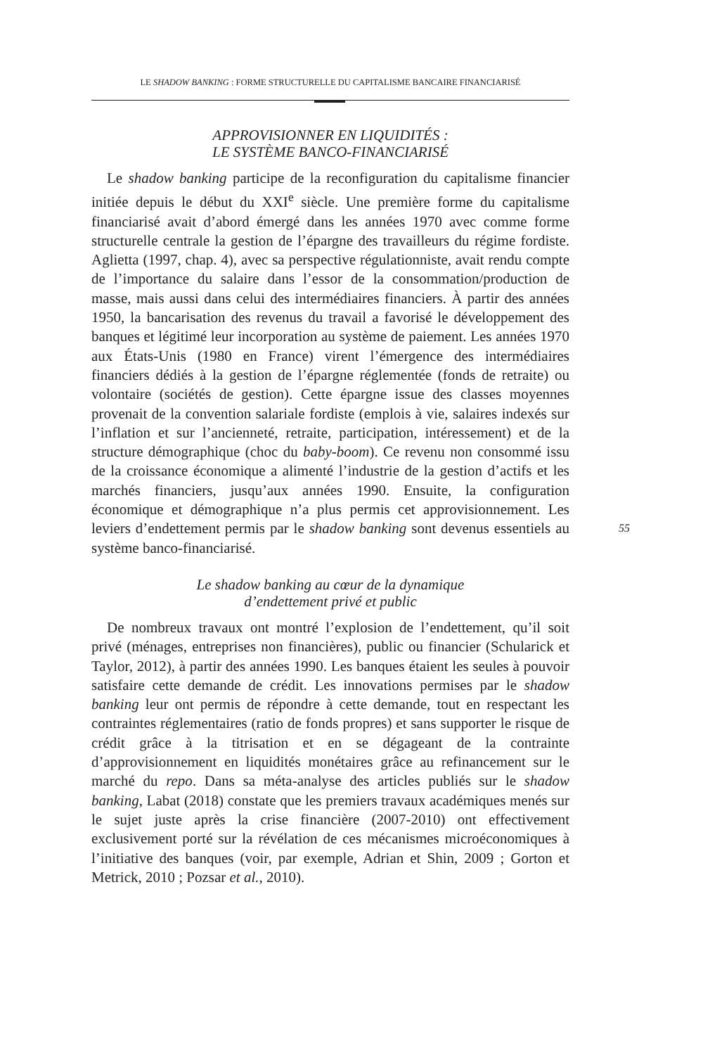LE SHADOW BANKING : FORME STRUCTURELLE DU CAPITALISME BANCAIRE FINANCIARISÉ
APPROVISIONNER EN LIQUIDITÉS :
LE SYSTÈME BANCO-FINANCIARISÉ
Le shadow banking participe de la reconfiguration du capitalisme financier initiée depuis le début du XXI<sup>e</sup> siècle. Une première forme du capitalisme financiarisé avait d’abord émergé dans les années 1970 avec comme forme structurelle centrale la gestion de l’épargne des travailleurs du régime fordiste. Aglietta (1997, chap. 4), avec sa perspective régulationniste, avait rendu compte de l’importance du salaire dans l’essor de la consommation/production de masse, mais aussi dans celui des intermédiaires financiers. À partir des années 1950, la bancarisation des revenus du travail a favorisé le développement des banques et légitimé leur incorporation au système de paiement. Les années 1970 aux États-Unis (1980 en France) virent l’émergence des intermédiaires financiers dédiés à la gestion de l’épargne réglementée (fonds de retraite) ou volontaire (sociétés de gestion). Cette épargne issue des classes moyennes provenait de la convention salariale fordiste (emplois à vie, salaires indexés sur l’inflation et sur l’ancienneté, retraite, participation, intéressement) et de la structure démographique (choc du baby-boom). Ce revenu non consommé issu de la croissance économique a alimenté l’industrie de la gestion d’actifs et les marchés financiers, jusqu’aux années 1990. Ensuite, la configuration économique et démographique n’a plus permis cet approvisionnement. Les leviers d’endettement permis par le shadow banking sont devenus essentiels au système banco-financiarisé.
Le shadow banking au cœur de la dynamique
d’endettement privé et public
De nombreux travaux ont montré l’explosion de l’endettement, qu’il soit privé (ménages, entreprises non financières), public ou financier (Schularick et Taylor, 2012), à partir des années 1990. Les banques étaient les seules à pouvoir satisfaire cette demande de crédit. Les innovations permises par le shadow banking leur ont permis de répondre à cette demande, tout en respectant les contraintes réglementaires (ratio de fonds propres) et sans supporter le risque de crédit grâce à la titrisation et en se dégageant de la contrainte d’approvisionnement en liquidités monétaires grâce au refinancement sur le marché du repo. Dans sa méta-analyse des articles publiés sur le shadow banking, Labat (2018) constate que les premiers travaux académiques menés sur le sujet juste après la crise financière (2007-2010) ont effectivement exclusivement porté sur la révélation de ces mécanismes microéconomiques à l’initiative des banques (voir, par exemple, Adrian et Shin, 2009 ; Gorton et Metrick, 2010 ; Pozsar et al., 2010).
55